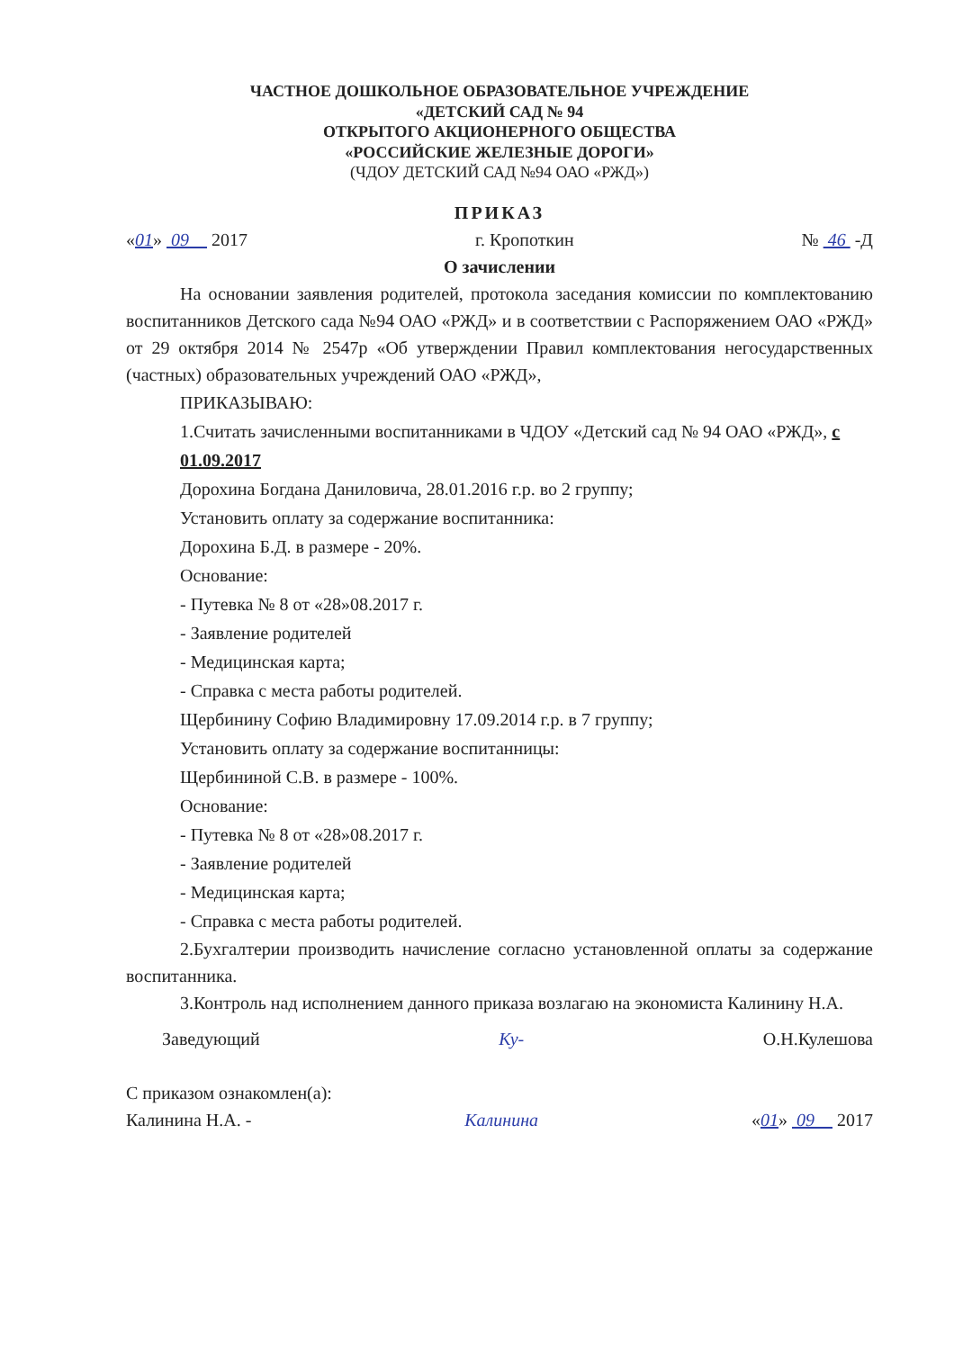ЧАСТНОЕ ДОШКОЛЬНОЕ ОБРАЗОВАТЕЛЬНОЕ УЧРЕЖДЕНИЕ
«ДЕТСКИЙ САД № 94
ОТКРЫТОГО АКЦИОНЕРНОГО ОБЩЕСТВА
«РОССИЙСКИЕ ЖЕЛЕЗНЫЕ ДОРОГИ»
(ЧДОУ ДЕТСКИЙ САД №94 ОАО «РЖД»)
ПРИКАЗ
«01» 09 2017 г. Кропоткин № 46 -Д
О зачислении
На основании заявления родителей, протокола заседания комиссии по комплектованию воспитанников Детского сада №94 ОАО «РЖД» и в соответствии с Распоряжением ОАО «РЖД» от 29 октября 2014 № 2547р «Об утверждении Правил комплектования негосударственных (частных) образовательных учреждений ОАО «РЖД»,
ПРИКАЗЫВАЮ:
1.Считать зачисленными воспитанниками в ЧДОУ «Детский сад № 94 ОАО «РЖД», с 01.09.2017
Дорохина Богдана Даниловича, 28.01.2016 г.р. во 2 группу;
Установить оплату за содержание воспитанника:
Дорохина Б.Д. в размере - 20%.
Основание:
- Путевка № 8 от «28»08.2017 г.
- Заявление родителей
- Медицинская карта;
- Справка с места работы родителей.
Щербинину Софию Владимировну 17.09.2014 г.р. в 7 группу;
Установить оплату за содержание воспитанницы:
Щербининой С.В. в размере - 100%.
Основание:
- Путевка № 8 от «28»08.2017 г.
- Заявление родителей
- Медицинская карта;
- Справка с места работы родителей.
2.Бухгалтерии производить начисление согласно установленной оплаты за содержание воспитанника.
3.Контроль над исполнением данного приказа возлагаю на экономиста Калинину Н.А.
Заведующий Ку- О.Н.Кулешова
С приказом ознакомлен(а):
Калинина Н.А. - Калинина «01» 09 2017